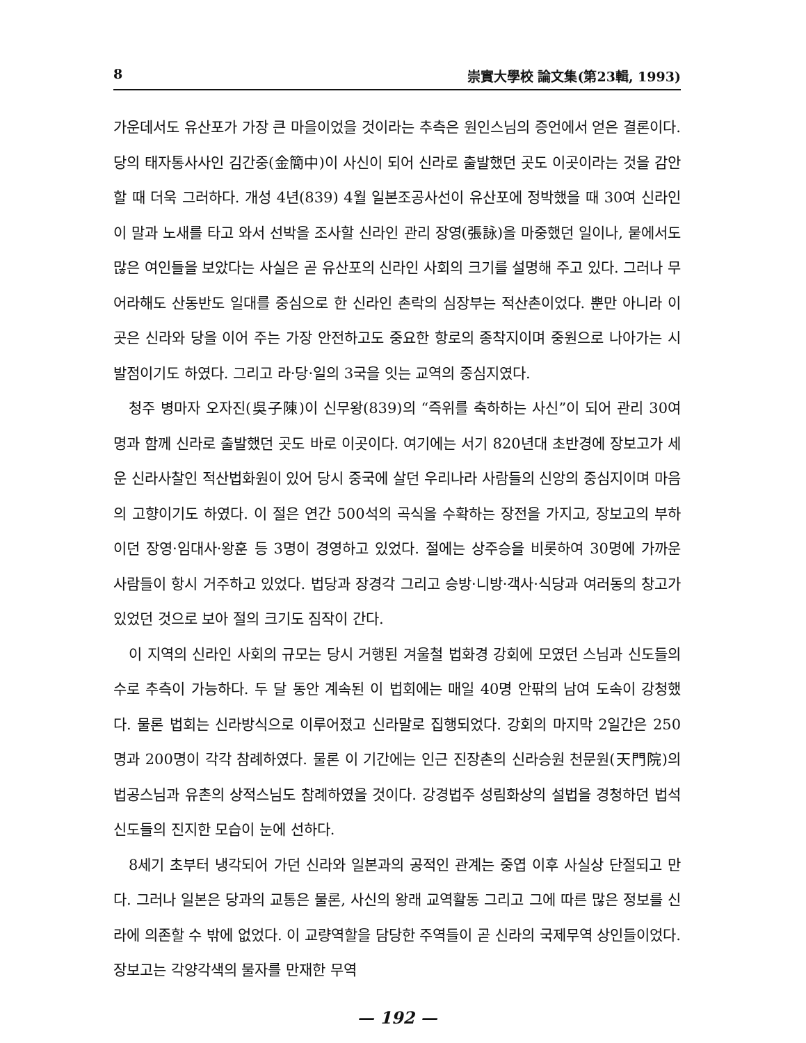8 崇實大學校 論文集(第23輯, 1993)
가운데서도 유산포가 가장 큰 마을이었을 것이라는 추측은 원인스님의 증언에서 얻은 결론이다. 당의 태자통사사인 김간중(金簡中)이 사신이 되어 신라로 출발했던 곳도 이곳이라는 것을 감안할 때 더욱 그러하다. 개성 4년(839) 4월 일본조공사선이 유산포에 정박했을 때 30여 신라인이 말과 노새를 타고 와서 선박을 조사할 신라인 관리 장영(張詠)을 마중했던 일이나, 뭍에서도 많은 여인들을 보았다는 사실은 곧 유산포의 신라인 사회의 크기를 설명해 주고 있다. 그러나 무어라해도 산동반도 일대를 중심으로 한 신라인 촌락의 심장부는 적산촌이었다. 뿐만 아니라 이곳은 신라와 당을 이어 주는 가장 안전하고도 중요한 항로의 종착지이며 중원으로 나아가는 시발점이기도 하였다. 그리고 라·당·일의 3국을 잇는 교역의 중심지였다.
청주 병마자 오자진(吳子陳)이 신무왕(839)의 “즉위를 축하하는 사신”이 되어 관리 30여명과 함께 신라로 출발했던 곳도 바로 이곳이다. 여기에는 서기 820년대 초반경에 장보고가 세운 신라사찰인 적산법화원이 있어 당시 중국에 살던 우리나라 사람들의 신앙의 중심지이며 마음의 고향이기도 하였다. 이 절은 연간 500석의 곡식을 수확하는 장전을 가지고, 장보고의 부하이던 장영·임대사·왕훈 등 3명이 경영하고 있었다. 절에는 상주승을 비롯하여 30명에 가까운 사람들이 항시 거주하고 있었다. 법당과 장경각 그리고 승방·니방·객사·식당과 여러동의 창고가 있었던 것으로 보아 절의 크기도 짐작이 간다.
이 지역의 신라인 사회의 규모는 당시 거행된 겨울철 법화경 강회에 모였던 스님과 신도들의 수로 추측이 가능하다. 두 달 동안 계속된 이 법회에는 매일 40명 안팎의 남여 도속이 강청했다. 물론 법회는 신라방식으로 이루어졌고 신라말로 집행되었다. 강회의 마지막 2일간은 250명과 200명이 각각 참례하였다. 물론 이 기간에는 인근 진장촌의 신라승원 천문원(天門院)의 법공스님과 유촌의 상적스님도 참례하였을 것이다. 강경법주 성림화상의 설법을 경청하던 법석신도들의 진지한 모습이 눈에 선하다.
8세기 초부터 냉각되어 가던 신라와 일본과의 공적인 관계는 중엽 이후 사실상 단절되고 만다. 그러나 일본은 당과의 교통은 물론, 사신의 왕래 교역활동 그리고 그에 따른 많은 정보를 신라에 의존할 수 밖에 없었다. 이 교량역할을 담당한 주역들이 곧 신라의 국제무역 상인들이었다. 장보고는 각양각색의 물자를 만재한 무역
— 192 —